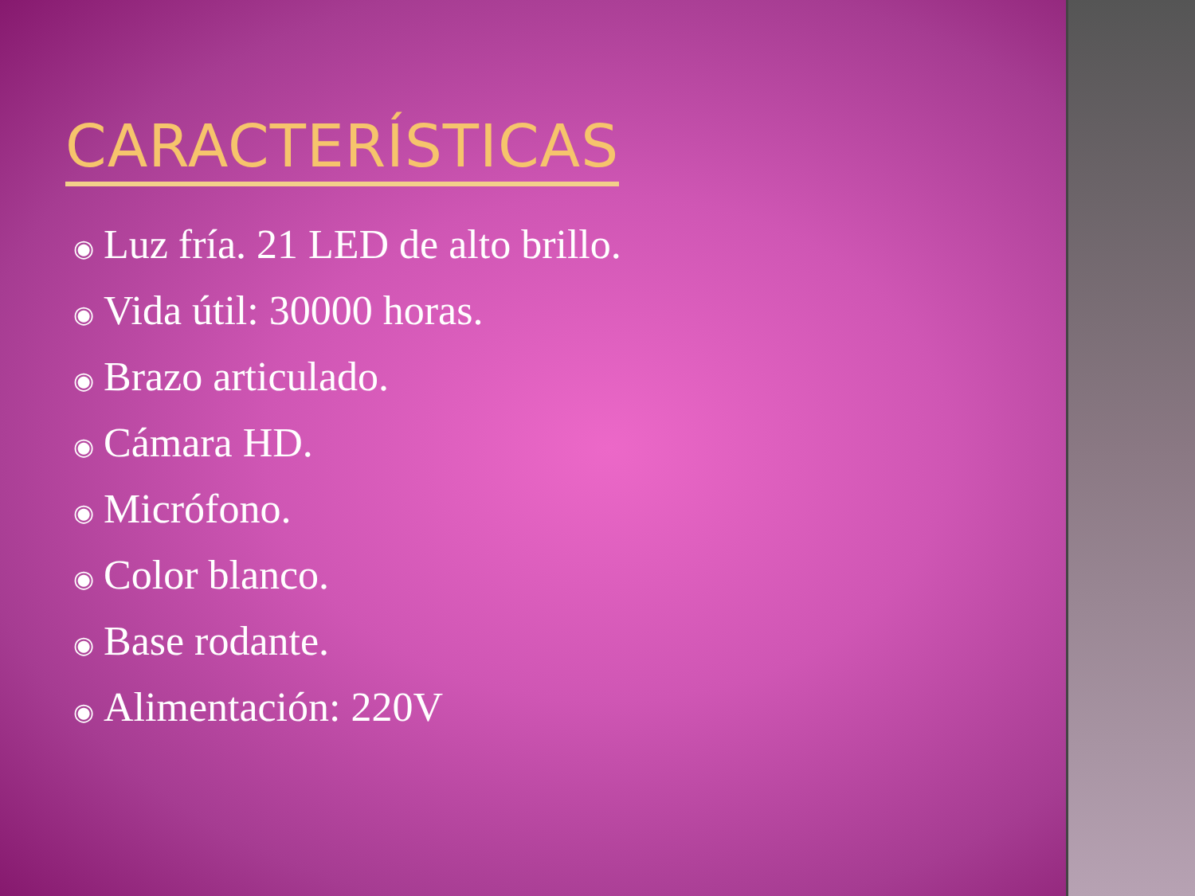CARACTERÍSTICAS
◉ Luz fría. 21 LED de alto brillo.
◉ Vida útil: 30000 horas.
◉ Brazo articulado.
◉ Cámara HD.
◉ Micrófono.
◉ Color blanco.
◉ Base rodante.
◉ Alimentación: 220V